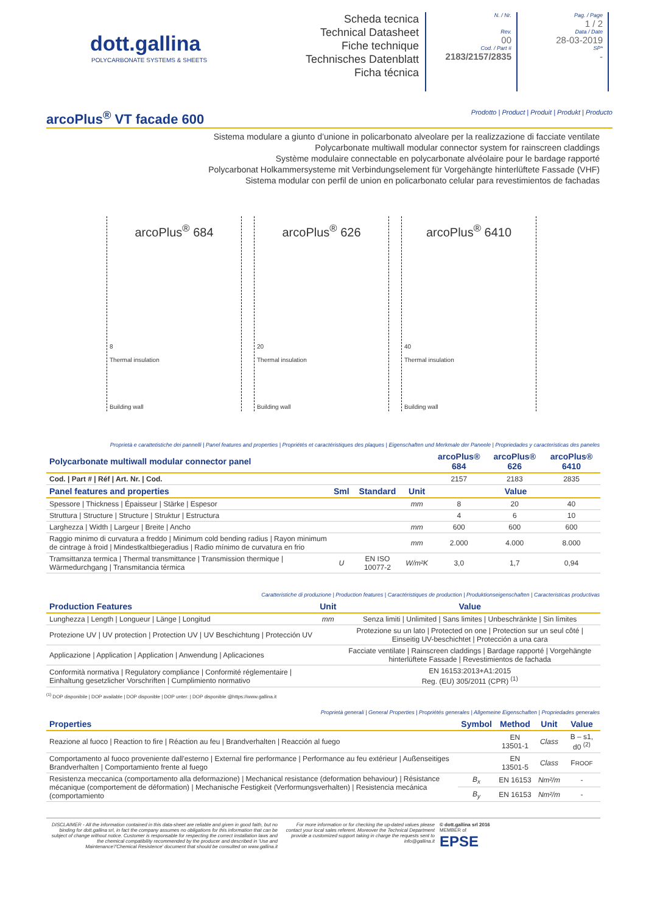dott.gallina
POLYCARBONATE SYSTEMS & SHEETS
Scheda tecnica
Technical Datasheet
Fiche technique
Technisches Datenblatt
Ficha técnica
N. / Nr.
Rev.
00
Cod. / Part #
2183/2157/2835
Pag. / Page
1 / 2
Data / Date
28-03-2019
SP*
-
arcoPlus<sup>®</sup> VT facade 600 Prodotto | Product | Produit | Produkt | Producto
Sistema modulare a giunto d’unione in policarbonato alveolare per la realizzazione di facciate ventilate
Polycarbonate multiwall modular connector system for rainscreen claddings
Système modulaire connectable en polycarbonate alvéolaire pour le bardage rapporté
Polycarbonat Holkammersysteme mit Verbindungselement für Vorgehängte hinterlüftete Fassade (VHF)
Sistema modular con perfil de union en policarbonato celular para revestimientos de fachadas
arcoPlus<sup>®</sup> 684
8
Thermal insulation
Building wall
arcoPlus<sup>®</sup> 626
20
Thermal insulation
Building wall
arcoPlus<sup>®</sup> 6410
40
Thermal insulation
Building wall
Proprietà e carattetistiche dei pannelli | Panel features and properties | Propriétés et caractéristiques des plaques | Eigenschaften und Merkmale der Paneele | Propriedades y caracteristicas des paneles
| Polycarbonate multiwall modular connector panel | | | | arcoPlus® 684 | arcoPlus® 626 | arcoPlus® 6410 |
| --- | --- | --- | --- | --- | --- | --- |
| Cod. / Part # / Réf / Art. Nr. / Cod. | | | | 2157 | 2183 | 2835 |
| Panel features and properties | Sml | Standard | Unit | Value | | |
| Spessore / Thickness / Épaisseur / Stärke / Espesor | | | mm | 8 | 20 | 40 |
| Struttura / Structure / Structure / Struktur / Estructura | | | | 4 | 6 | 10 |
| Larghezza / Width / Largeur / Breite / Ancho | | | mm | 600 | 600 | 600 |
| Raggio minimo di curvatura a freddo / Minimum cold bending radius / Rayon minimum de cintrage à froid / Mindestkaltbiegeradius / Radio mínimo de curvatura en frio | | | mm | 2.000 | 4.000 | 8.000 |
| Tramsittanza termica / Thermal transmittance / Transmission thermique / Wärmedurchgang / Transmitancia térmica | U | EN ISO 10077-2 | W/m²K | 3,0 | 1,7 | 0,94 |
Caratteristiche di produzione | Production features | Caractéristiques de production | Produktionseigenschaften | Caracteristicas productivas
| Production Features | Unit | Value |
| --- | --- | --- |
| Lunghezza / Length / Longueur / Länge / Longitud | mm | Senza limiti / Unlimited / Sans limites / Unbeschränkte / Sin límites |
| Protezione UV / UV protection / Protection UV / UV Beschichtung / Protección UV | | Protezione su un lato / Protected on one / Protection sur un seul côté / Einseitig UV-beschichtet / Protección a una cara |
| Applicazione / Application / Application / Anwendung / Aplicaciones | | Facciate ventilate / Rainscreen claddings / Bardage rapporté / Vorgehängte hinterlüftete Fassade / Revestimientos de fachada |
| Conformità normativa / Regulatory compliance / Conformité réglementaire / Einhaltung gesetzlicher Vorschriften / Cumplimiento normativo | | EN 16153:2013+A1:2015 Reg. (EU) 305/2011 (CPR) <sup>(1)</sup> |
<sup>(1)</sup> DOP disponibile | DOP available | DOP disponible | DOP unter: | DOP disponible @https://www.gallina.it
Proprietà generali | General Properties | Propriétés generales | Allgemeine Eigenschaften | Propriedades generales
| Properties | Symbol | Method | Unit | Value |
| --- | --- | --- | --- | --- |
| Reazione al fuoco / Reaction to fire / Réaction au feu / Brandverhalten / Reacción al fuego | | EN 13501-1 | Class | B – s1, d0 <sup>(2)</sup> |
| Comportamento al fuoco proveniente dall'esterno / External fire performance / Performance au feu extérieur / Außenseitiges Brandverhalten / Comportamiento frente al fuego | | EN 13501-5 | Class | F ROOF |
| Resistenza meccanica (comportamento alla deformazione) / Mechanical resistance (deformation behaviour) / Résistance mécanique (comportement de déformation) / Mechanische Festigkeit (Verformungsverhalten) / Resistencia mecánica (comportamiento | B<sub>x</sub> | EN 16153 | Nm²/m | - |
| | B<sub>y</sub> | EN 16153 | Nm²/m | - |
DISCLAIMER - All the information contained in this data-sheet are reliable and given in good faith, but no binding for dott.gallina srl, in fact the company assumes no obligations for this information that can be subject of change without notice. Customer is responsable for respecting the correct installation laws and the chemical compatibility recommended by the producer and described in 'Use and Maintenance'/'Chemical Resistence' document that should be consulted on www.gallina.it
For more information or for checking the up-dated values please contact your local sales referent. Moreover the Technical Department provide a customized support taking in charge the requests sent to info@gallina.it
© dott.gallina srl 2016
MEMBER of
EPSE